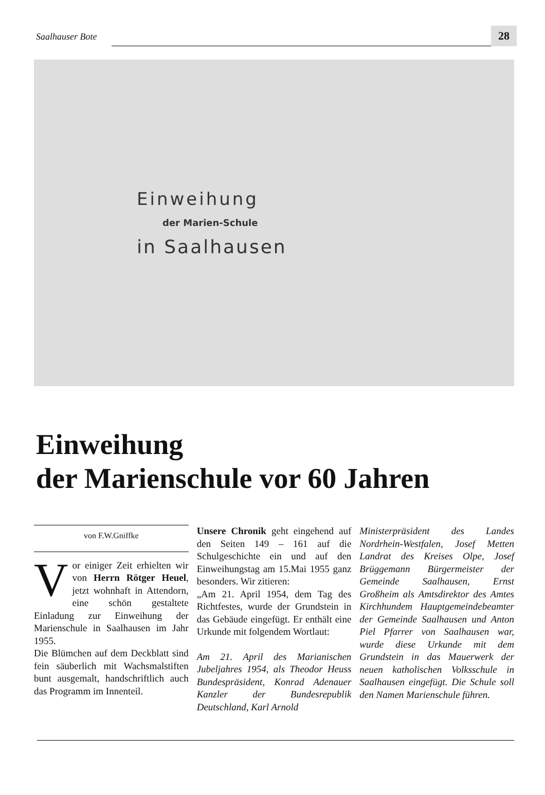Saalhauser Bote 28
Einweihung
der Marien-Schule
in Saalhausen
Einweihung
der Marienschule vor 60 Jahren
von F.W.Gniffke
Vor einiger Zeit erhielten wir von Herrn Rötger Heuel, jetzt wohnhaft in Attendorn, eine schön gestaltete Einladung zur Einweihung der Marienschule in Saalhausen im Jahr 1955.
Die Blümchen auf dem Deckblatt sind fein säuberlich mit Wachsmalstiften bunt ausgemalt, handschriftlich auch das Programm im Innenteil.
Unsere Chronik geht eingehend auf den Seiten 149 – 161 auf die Schulgeschichte ein und auf den Einweihungstag am 15.Mai 1955 ganz besonders. Wir zitieren:
„Am 21. April 1954, dem Tag des Richtfestes, wurde der Grundstein in das Gebäude eingefügt. Er enthält eine Urkunde mit folgendem Wortlaut:
Am 21. April des Marianischen Jubeljahres 1954, als Theodor Heuss Bundespräsident, Konrad Adenauer Kanzler der Bundesrepublik Deutschland, Karl Arnold
Ministerpräsident des Landes Nordrhein-Westfalen, Josef Metten Landrat des Kreises Olpe, Josef Brüggemann Bürgermeister der Gemeinde Saalhausen, Ernst Großheim als Amtsdirektor des Amtes Kirchhundem Hauptgemeindebeamter der Gemeinde Saalhausen und Anton Piel Pfarrer von Saalhausen war, wurde diese Urkunde mit dem Grundstein in das Mauerwerk der neuen katholischen Volksschule in Saalhausen eingefügt. Die Schule soll den Namen Marienschule führen.